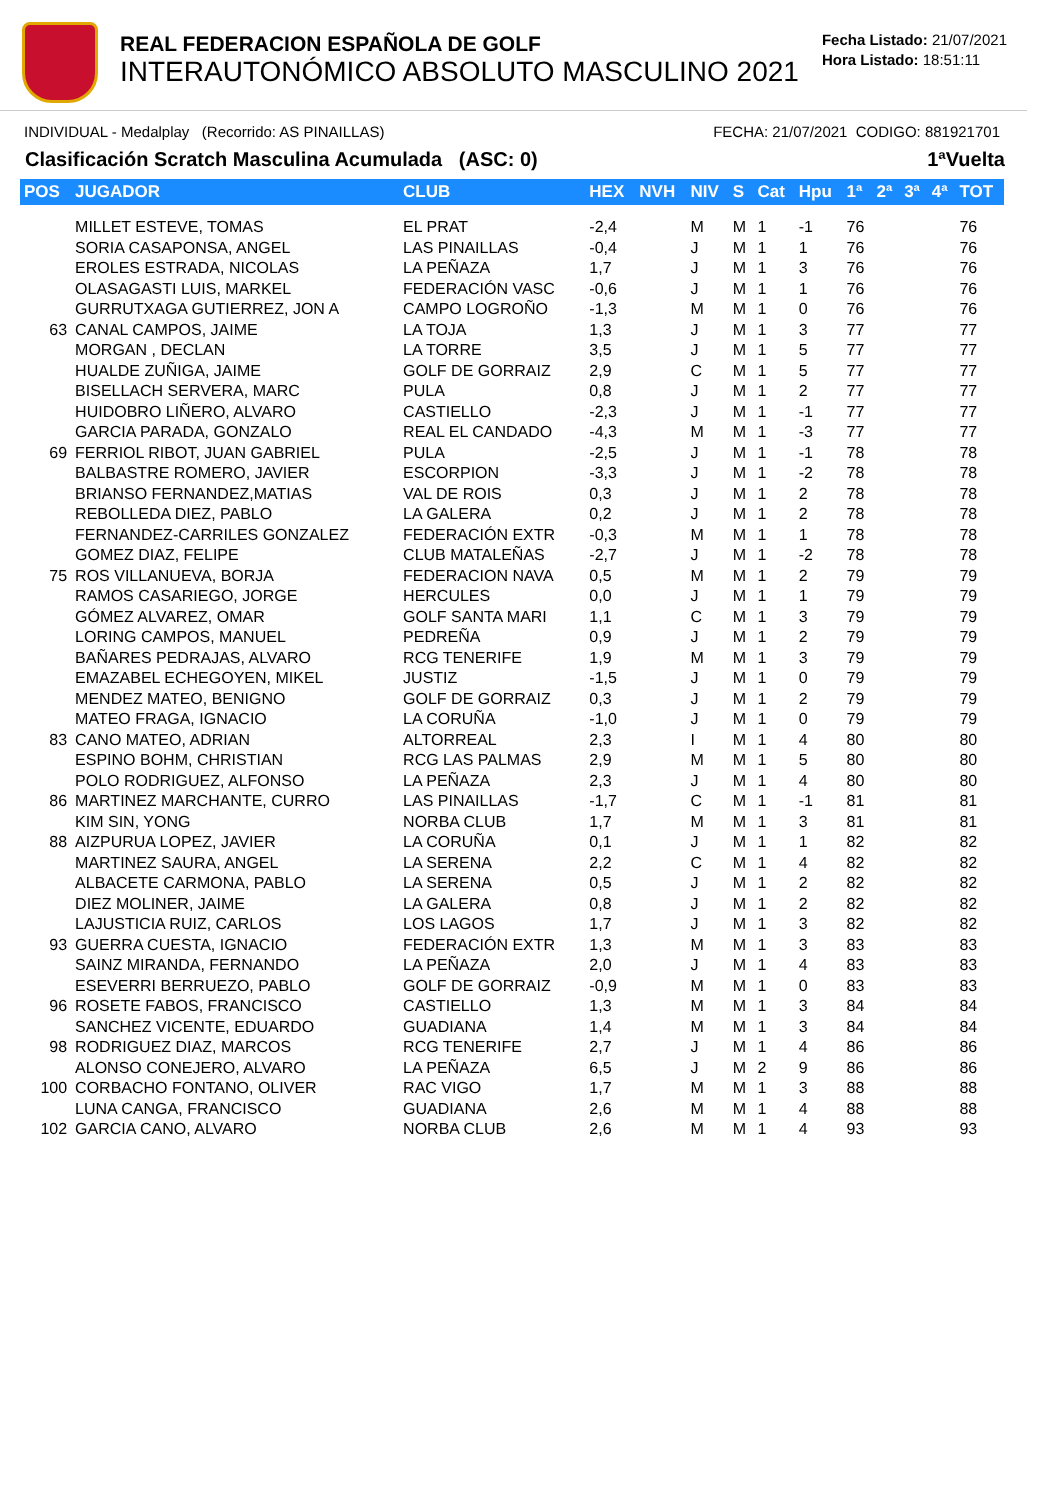REAL FEDERACION ESPAÑOLA DE GOLF
INTERAUTONÓMICO ABSOLUTO MASCULINO 2021
Fecha Listado: 21/07/2021
Hora Listado: 18:51:11
INDIVIDUAL - Medalplay (Recorrido: AS PINAILLAS) FECHA: 21/07/2021 CODIGO: 881921701
Clasificación Scratch Masculina Acumulada (ASC: 0) 1ªVuelta
| POS | JUGADOR | CLUB | HEX | NVH | NIV | S | Cat | Hpu | 1ª | 2ª | 3ª | 4ª | TOT |
| --- | --- | --- | --- | --- | --- | --- | --- | --- | --- | --- | --- | --- | --- |
| | MILLET ESTEVE, TOMAS | EL PRAT | -2,4 | | M | M | 1 | -1 | 76 | | | | 76 |
| | SORIA CASAPONSA, ANGEL | LAS PINAILLAS | -0,4 | | J | M | 1 | 1 | 76 | | | | 76 |
| | EROLES ESTRADA, NICOLAS | LA PEÑAZA | 1,7 | | J | M | 1 | 3 | 76 | | | | 76 |
| | OLASAGASTI LUIS, MARKEL | FEDERACIÓN VASC | -0,6 | | J | M | 1 | 1 | 76 | | | | 76 |
| | GURRUTXAGA GUTIERREZ, JON A | CAMPO LOGROÑO | -1,3 | | M | M | 1 | 0 | 76 | | | | 76 |
| 63 | CANAL CAMPOS, JAIME | LA TOJA | 1,3 | | J | M | 1 | 3 | 77 | | | | 77 |
| | MORGAN , DECLAN | LA TORRE | 3,5 | | J | M | 1 | 5 | 77 | | | | 77 |
| | HUALDE ZUÑIGA, JAIME | GOLF DE GORRAIZ | 2,9 | | C | M | 1 | 5 | 77 | | | | 77 |
| | BISELLACH SERVERA, MARC | PULA | 0,8 | | J | M | 1 | 2 | 77 | | | | 77 |
| | HUIDOBRO LIÑERO, ALVARO | CASTIELLO | -2,3 | | J | M | 1 | -1 | 77 | | | | 77 |
| | GARCIA PARADA, GONZALO | REAL EL CANDADO | -4,3 | | M | M | 1 | -3 | 77 | | | | 77 |
| 69 | FERRIOL RIBOT, JUAN GABRIEL | PULA | -2,5 | | J | M | 1 | -1 | 78 | | | | 78 |
| | BALBASTRE ROMERO, JAVIER | ESCORPION | -3,3 | | J | M | 1 | -2 | 78 | | | | 78 |
| | BRIANSO FERNANDEZ,MATIAS | VAL DE ROIS | 0,3 | | J | M | 1 | 2 | 78 | | | | 78 |
| | REBOLLEDA DIEZ, PABLO | LA GALERA | 0,2 | | J | M | 1 | 2 | 78 | | | | 78 |
| | FERNANDEZ-CARRILES GONZALEZ | FEDERACIÓN EXTR | -0,3 | | M | M | 1 | 1 | 78 | | | | 78 |
| | GOMEZ DIAZ, FELIPE | CLUB MATALEÑAS | -2,7 | | J | M | 1 | -2 | 78 | | | | 78 |
| 75 | ROS VILLANUEVA, BORJA | FEDERACION NAVA | 0,5 | | M | M | 1 | 2 | 79 | | | | 79 |
| | RAMOS CASARIEGO, JORGE | HERCULES | 0,0 | | J | M | 1 | 1 | 79 | | | | 79 |
| | GÓMEZ ALVAREZ, OMAR | GOLF SANTA MARI | 1,1 | | C | M | 1 | 3 | 79 | | | | 79 |
| | LORING CAMPOS, MANUEL | PEDREÑA | 0,9 | | J | M | 1 | 2 | 79 | | | | 79 |
| | BAÑARES PEDRAJAS, ALVARO | RCG TENERIFE | 1,9 | | M | M | 1 | 3 | 79 | | | | 79 |
| | EMAZABEL ECHEGOYEN, MIKEL | JUSTIZ | -1,5 | | J | M | 1 | 0 | 79 | | | | 79 |
| | MENDEZ MATEO, BENIGNO | GOLF DE GORRAIZ | 0,3 | | J | M | 1 | 2 | 79 | | | | 79 |
| | MATEO FRAGA, IGNACIO | LA CORUÑA | -1,0 | | J | M | 1 | 0 | 79 | | | | 79 |
| 83 | CANO MATEO, ADRIAN | ALTORREAL | 2,3 | | I | M | 1 | 4 | 80 | | | | 80 |
| | ESPINO BOHM, CHRISTIAN | RCG LAS PALMAS | 2,9 | | M | M | 1 | 5 | 80 | | | | 80 |
| | POLO RODRIGUEZ, ALFONSO | LA PEÑAZA | 2,3 | | J | M | 1 | 4 | 80 | | | | 80 |
| 86 | MARTINEZ MARCHANTE, CURRO | LAS PINAILLAS | -1,7 | | C | M | 1 | -1 | 81 | | | | 81 |
| | KIM SIN, YONG | NORBA CLUB | 1,7 | | M | M | 1 | 3 | 81 | | | | 81 |
| 88 | AIZPURUA LOPEZ, JAVIER | LA CORUÑA | 0,1 | | J | M | 1 | 1 | 82 | | | | 82 |
| | MARTINEZ SAURA, ANGEL | LA SERENA | 2,2 | | C | M | 1 | 4 | 82 | | | | 82 |
| | ALBACETE CARMONA, PABLO | LA SERENA | 0,5 | | J | M | 1 | 2 | 82 | | | | 82 |
| | DIEZ MOLINER, JAIME | LA GALERA | 0,8 | | J | M | 1 | 2 | 82 | | | | 82 |
| | LAJUSTICIA RUIZ, CARLOS | LOS LAGOS | 1,7 | | J | M | 1 | 3 | 82 | | | | 82 |
| 93 | GUERRA CUESTA, IGNACIO | FEDERACIÓN EXTR | 1,3 | | M | M | 1 | 3 | 83 | | | | 83 |
| | SAINZ MIRANDA, FERNANDO | LA PEÑAZA | 2,0 | | J | M | 1 | 4 | 83 | | | | 83 |
| | ESEVERRI BERRUEZO, PABLO | GOLF DE GORRAIZ | -0,9 | | M | M | 1 | 0 | 83 | | | | 83 |
| 96 | ROSETE FABOS, FRANCISCO | CASTIELLO | 1,3 | | M | M | 1 | 3 | 84 | | | | 84 |
| | SANCHEZ VICENTE, EDUARDO | GUADIANA | 1,4 | | M | M | 1 | 3 | 84 | | | | 84 |
| 98 | RODRIGUEZ DIAZ, MARCOS | RCG TENERIFE | 2,7 | | J | M | 1 | 4 | 86 | | | | 86 |
| | ALONSO CONEJERO, ALVARO | LA PEÑAZA | 6,5 | | J | M | 2 | 9 | 86 | | | | 86 |
| 100 | CORBACHO FONTANO, OLIVER | RAC VIGO | 1,7 | | M | M | 1 | 3 | 88 | | | | 88 |
| | LUNA CANGA, FRANCISCO | GUADIANA | 2,6 | | M | M | 1 | 4 | 88 | | | | 88 |
| 102 | GARCIA CANO, ALVARO | NORBA CLUB | 2,6 | | M | M | 1 | 4 | 93 | | | | 93 |